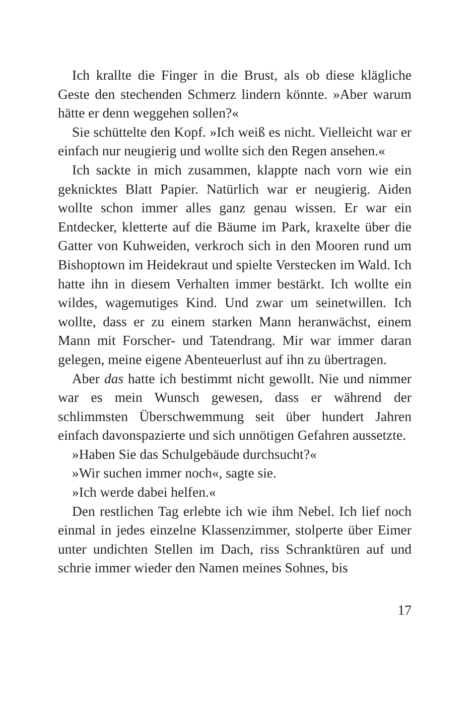Ich krallte die Finger in die Brust, als ob diese klägliche Geste den stechenden Schmerz lindern könnte. »Aber warum hätte er denn weggehen sollen?«
Sie schüttelte den Kopf. »Ich weiß es nicht. Vielleicht war er einfach nur neugierig und wollte sich den Regen ansehen.«
Ich sackte in mich zusammen, klappte nach vorn wie ein geknicktes Blatt Papier. Natürlich war er neugierig. Aiden wollte schon immer alles ganz genau wissen. Er war ein Entdecker, kletterte auf die Bäume im Park, kraxelte über die Gatter von Kuhweiden, verkroch sich in den Mooren rund um Bishoptown im Heidekraut und spielte Verstecken im Wald. Ich hatte ihn in diesem Verhalten immer bestärkt. Ich wollte ein wildes, wagemutiges Kind. Und zwar um seinetwillen. Ich wollte, dass er zu einem starken Mann heranwächst, einem Mann mit Forscher- und Tatendrang. Mir war immer daran gelegen, meine eigene Abenteuerlust auf ihn zu übertragen.
Aber das hatte ich bestimmt nicht gewollt. Nie und nimmer war es mein Wunsch gewesen, dass er während der schlimmsten Überschwemmung seit über hundert Jahren einfach davonspazierte und sich unnötigen Gefahren aussetzte.
»Haben Sie das Schulgebäude durchsucht?«
»Wir suchen immer noch«, sagte sie.
»Ich werde dabei helfen.«
Den restlichen Tag erlebte ich wie ihm Nebel. Ich lief noch einmal in jedes einzelne Klassenzimmer, stolperte über Eimer unter undichten Stellen im Dach, riss Schranktüren auf und schrie immer wieder den Namen meines Sohnes, bis
17